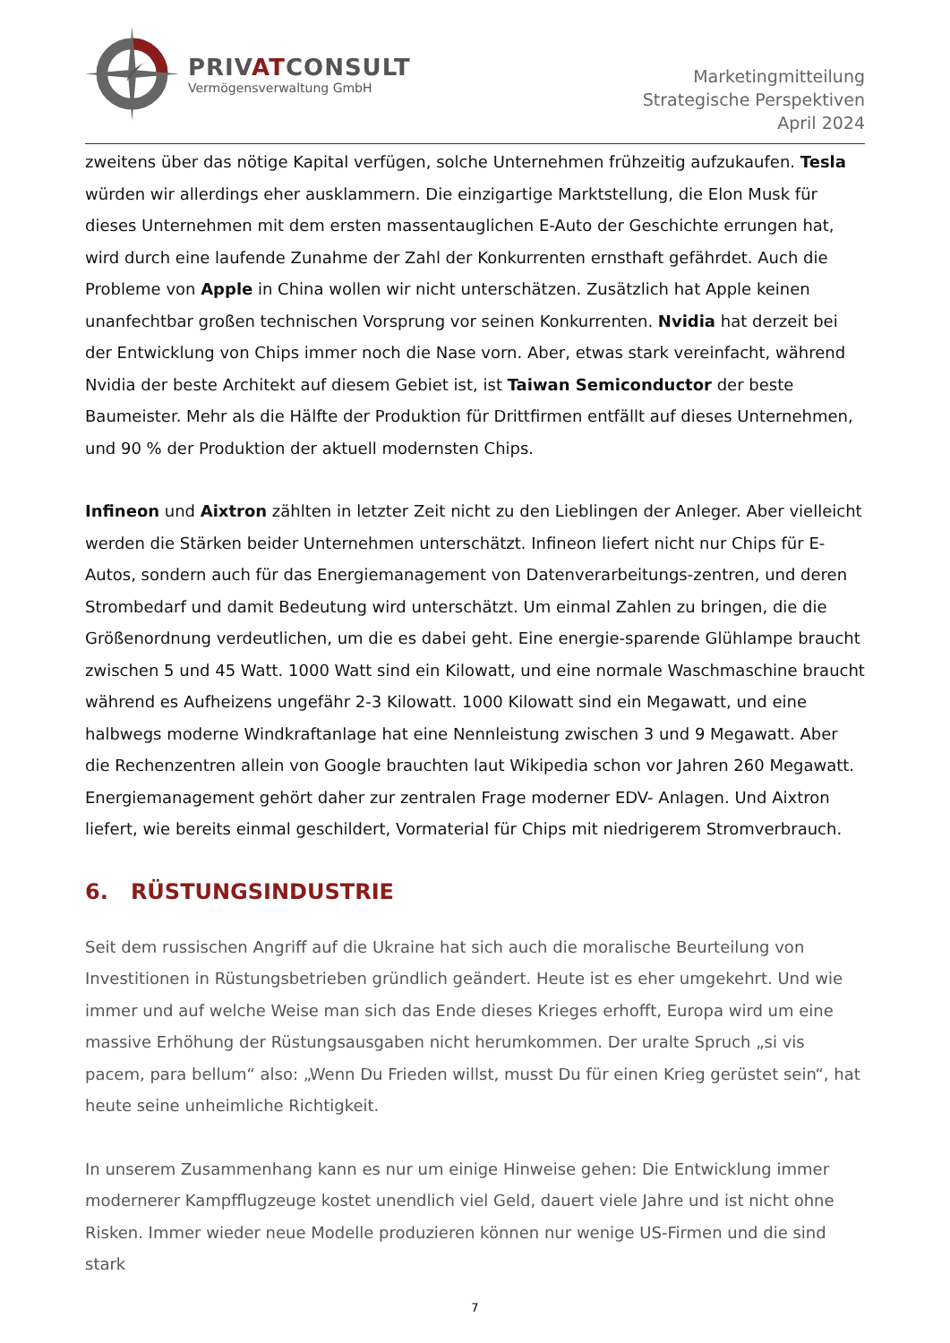PRIVATCONSULT
Vermögensverwaltung GmbH
Marketingmitteilung
Strategische Perspektiven
April 2024
zweitens über das nötige Kapital verfügen, solche Unternehmen frühzeitig aufzukaufen. Tesla würden wir allerdings eher ausklammern. Die einzigartige Marktstellung, die Elon Musk für dieses Unternehmen mit dem ersten massentauglichen E-Auto der Geschichte errungen hat, wird durch eine laufende Zunahme der Zahl der Konkurrenten ernsthaft gefährdet. Auch die Probleme von Apple in China wollen wir nicht unterschätzen. Zusätzlich hat Apple keinen unanfechtbar großen technischen Vorsprung vor seinen Konkurrenten. Nvidia hat derzeit bei der Entwicklung von Chips immer noch die Nase vorn. Aber, etwas stark vereinfacht, während Nvidia der beste Architekt auf diesem Gebiet ist, ist Taiwan Semiconductor der beste Baumeister. Mehr als die Hälfte der Produktion für Drittfirmen entfällt auf dieses Unternehmen, und 90 % der Produktion der aktuell modernsten Chips.
Infineon und Aixtron zählten in letzter Zeit nicht zu den Lieblingen der Anleger. Aber vielleicht werden die Stärken beider Unternehmen unterschätzt. Infineon liefert nicht nur Chips für E-Autos, sondern auch für das Energiemanagement von Datenverarbeitungs-zentren, und deren Strombedarf und damit Bedeutung wird unterschätzt. Um einmal Zahlen zu bringen, die die Größenordnung verdeutlichen, um die es dabei geht. Eine energie-sparende Glühlampe braucht zwischen 5 und 45 Watt. 1000 Watt sind ein Kilowatt, und eine normale Waschmaschine braucht während es Aufheizens ungefähr 2-3 Kilowatt. 1000 Kilowatt sind ein Megawatt, und eine halbwegs moderne Windkraftanlage hat eine Nennleistung zwischen 3 und 9 Megawatt. Aber die Rechenzentren allein von Google brauchten laut Wikipedia schon vor Jahren 260 Megawatt. Energiemanagement gehört daher zur zentralen Frage moderner EDV- Anlagen. Und Aixtron liefert, wie bereits einmal geschildert, Vormaterial für Chips mit niedrigerem Stromverbrauch.
6. RÜSTUNGSINDUSTRIE
Seit dem russischen Angriff auf die Ukraine hat sich auch die moralische Beurteilung von Investitionen in Rüstungsbetrieben gründlich geändert. Heute ist es eher umgekehrt. Und wie immer und auf welche Weise man sich das Ende dieses Krieges erhofft, Europa wird um eine massive Erhöhung der Rüstungsausgaben nicht herumkommen. Der uralte Spruch „si vis pacem, para bellum“ also: „Wenn Du Frieden willst, musst Du für einen Krieg gerüstet sein“, hat heute seine unheimliche Richtigkeit.
In unserem Zusammenhang kann es nur um einige Hinweise gehen: Die Entwicklung immer modernerer Kampfflugzeuge kostet unendlich viel Geld, dauert viele Jahre und ist nicht ohne Risken. Immer wieder neue Modelle produzieren können nur wenige US-Firmen und die sind stark
7